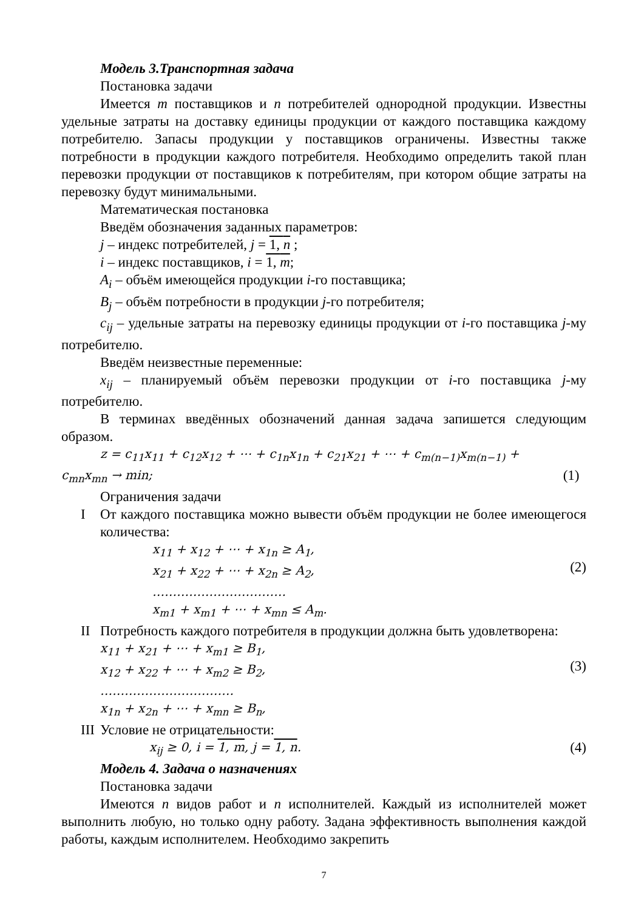Модель 3.Транспортная задача
Постановка задачи
Имеется m поставщиков и n потребителей однородной продукции. Известны удельные затраты на доставку единицы продукции от каждого поставщика каждому потребителю. Запасы продукции у поставщиков ограничены. Известны также потребности в продукции каждого потребителя. Необходимо определить такой план перевозки продукции от поставщиков к потребителям, при котором общие затраты на перевозку будут минимальными.
Математическая постановка
Введём обозначения заданных параметров:
j – индекс потребителей, j = 1, n ;
i – индекс поставщиков, i = 1, m;
A<sub>i</sub> – объём имеющейся продукции i-го поставщика;
B<sub>j</sub> – объём потребности в продукции j-го потребителя;
c<sub>ij</sub> – удельные затраты на перевозку единицы продукции от i-го поставщика j-му потребителю.
Введём неизвестные переменные:
x<sub>ij</sub> – планируемый объём перевозки продукции от i-го поставщика j-му потребителю.
В терминах введённых обозначений данная задача запишется следующим образом.
z = c<sub>11</sub>x<sub>11</sub> + c<sub>12</sub>x<sub>12</sub> + ⋯ + c<sub>1n</sub>x<sub>1n</sub> + c<sub>21</sub>x<sub>21</sub> + ⋯ + c<sub>m(n−1)</sub>x<sub>m(n−1)</sub> +
c<sub>mn</sub>x<sub>mn</sub> → min; (1)
Ограничения задачи
I От каждого поставщика можно вывести объём продукции не более имеющегося количества:
x<sub>11</sub> + x<sub>12</sub> + ⋯ + x<sub>1n</sub> ≥ A<sub>1</sub>,
x<sub>21</sub> + x<sub>22</sub> + ⋯ + x<sub>2n</sub> ≥ A<sub>2</sub>,
……………………………
x<sub>m1</sub> + x<sub>m1</sub> + ⋯ + x<sub>mn</sub> ≤ A<sub>m</sub>.
(2)
II Потребность каждого потребителя в продукции должна быть удовлетворена:
x<sub>11</sub> + x<sub>21</sub> + ⋯ + x<sub>m1</sub> ≥ B<sub>1</sub>,
x<sub>12</sub> + x<sub>22</sub> + ⋯ + x<sub>m2</sub> ≥ B<sub>2</sub>,
……………………………
x<sub>1n</sub> + x<sub>2n</sub> + ⋯ + x<sub>mn</sub> ≥ B<sub>n</sub>,
(3)
III Условие не отрицательности:
x<sub>ij</sub> ≥ 0, i = 1, m, j = 1, n. (4)
Модель 4. Задача о назначениях
Постановка задачи
Имеются n видов работ и n исполнителей. Каждый из исполнителей может выполнить любую, но только одну работу. Задана эффективность выполнения каждой работы, каждым исполнителем. Необходимо закрепить
7